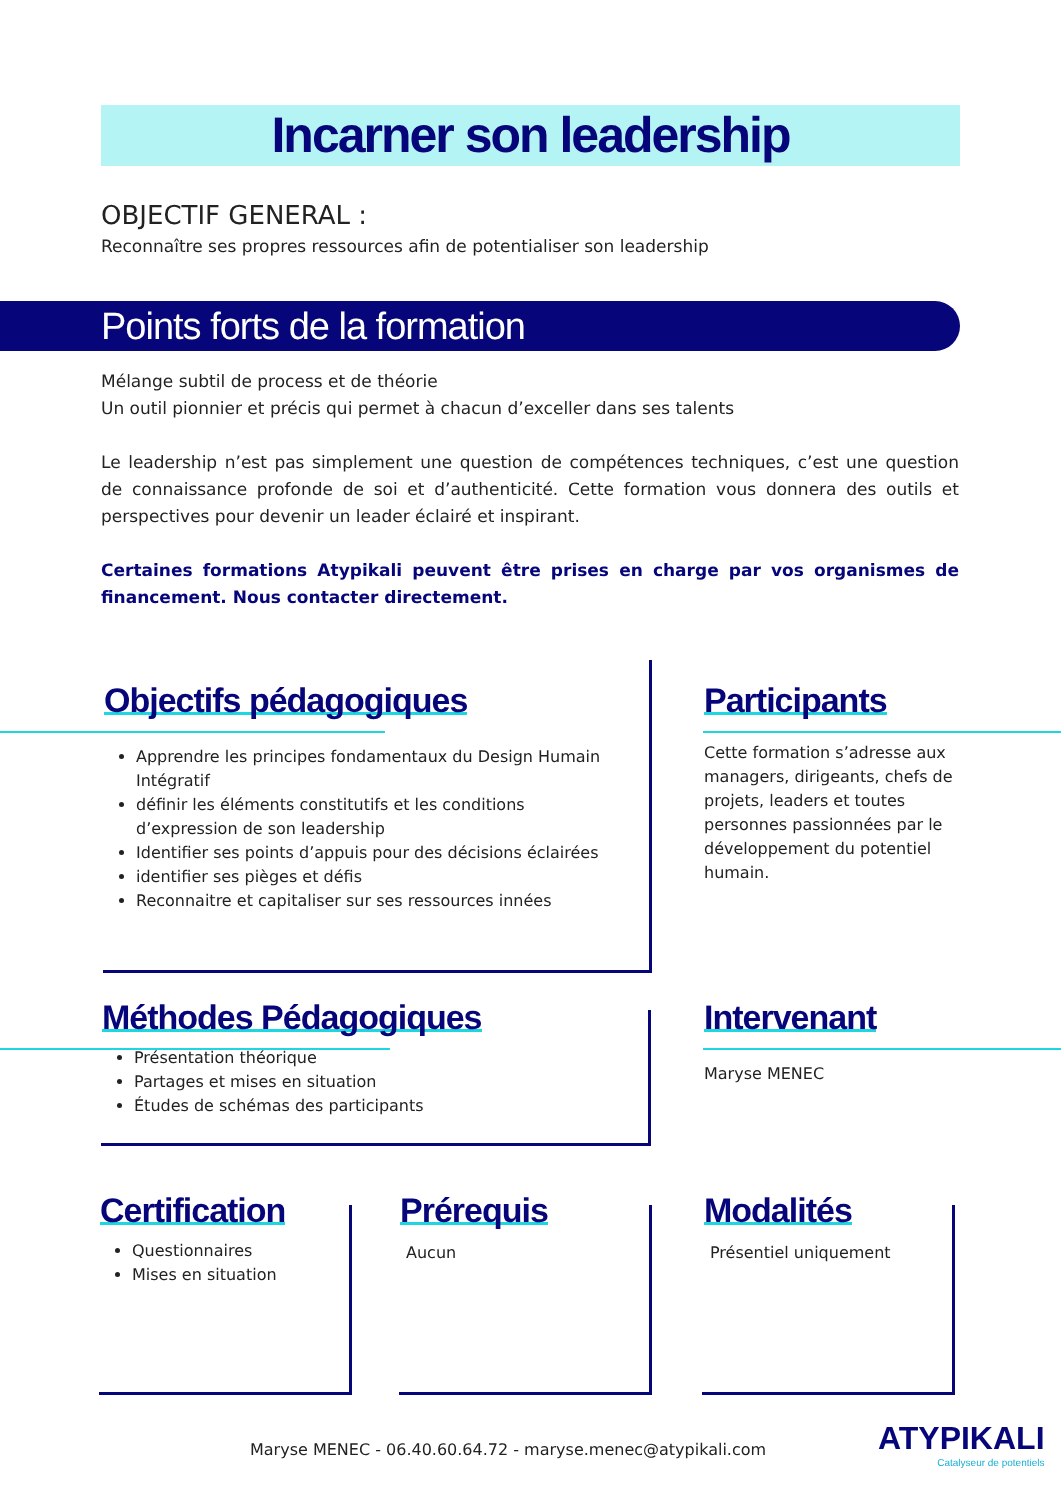Incarner son leadership
OBJECTIF GENERAL :
Reconnaître ses propres ressources afin de potentialiser son leadership
Points forts de la formation
Mélange subtil de process et de théorie
Un outil pionnier et précis qui permet à chacun d’exceller dans ses talents
Le leadership n’est pas simplement une question de compétences techniques, c’est une question de connaissance profonde de soi et d’authenticité. Cette formation vous donnera des outils et perspectives pour devenir un leader éclairé et inspirant.
Certaines formations Atypikali peuvent être prises en charge par vos organismes de financement. Nous contacter directement.
Objectifs pédagogiques
Apprendre les principes fondamentaux du Design Humain Intégratif
définir les éléments constitutifs et les conditions d’expression de son leadership
Identifier ses points d’appuis pour des décisions éclairées
identifier ses pièges et défis
Reconnaitre et capitaliser sur ses ressources innées
Participants
Cette formation s’adresse aux managers, dirigeants, chefs de projets, leaders et toutes personnes passionnées par le développement du potentiel humain.
Méthodes Pédagogiques
Présentation théorique
Partages et mises en situation
Études de schémas des participants
Intervenant
Maryse MENEC
Certification
Questionnaires
Mises en situation
Prérequis
Aucun
Modalités
Présentiel uniquement
Maryse MENEC - 06.40.60.64.72 - maryse.menec@atypikali.com
ATYPIKALI
Catalyseur de potentiels